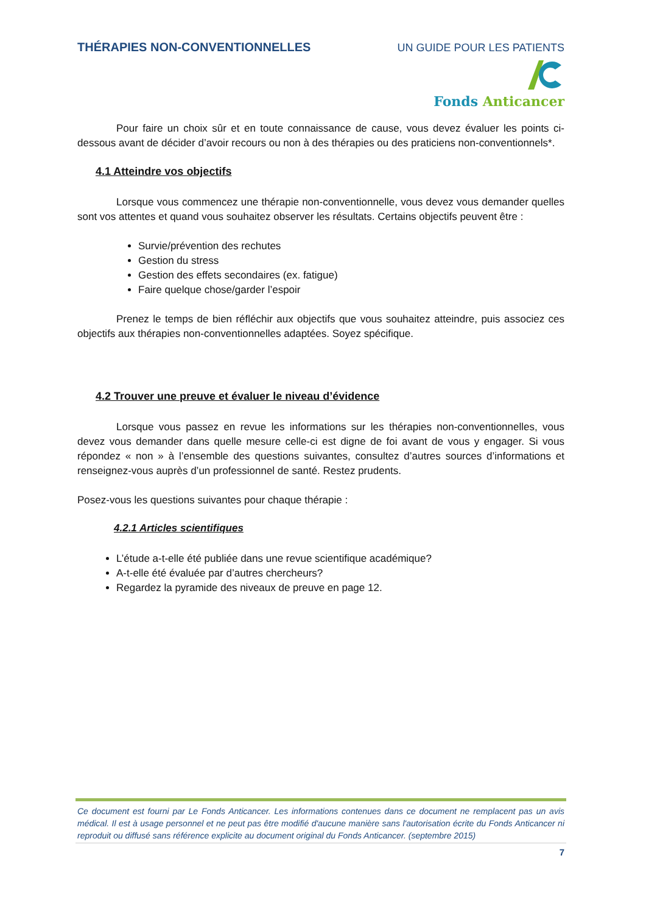THÉRAPIES NON-CONVENTIONNELLES UN GUIDE POUR LES PATIENTS
Fonds Anticancer
Pour faire un choix sûr et en toute connaissance de cause, vous devez évaluer les points ci-dessous avant de décider d’avoir recours ou non à des thérapies ou des praticiens non-conventionnels*.
4.1 Atteindre vos objectifs
Lorsque vous commencez une thérapie non-conventionnelle, vous devez vous demander quelles sont vos attentes et quand vous souhaitez observer les résultats. Certains objectifs peuvent être :
Survie/prévention des rechutes
Gestion du stress
Gestion des effets secondaires (ex. fatigue)
Faire quelque chose/garder l’espoir
Prenez le temps de bien réfléchir aux objectifs que vous souhaitez atteindre, puis associez ces objectifs aux thérapies non-conventionnelles adaptées. Soyez spécifique.
4.2 Trouver une preuve et évaluer le niveau d’évidence
Lorsque vous passez en revue les informations sur les thérapies non-conventionnelles, vous devez vous demander dans quelle mesure celle-ci est digne de foi avant de vous y engager. Si vous répondez « non » à l’ensemble des questions suivantes, consultez d’autres sources d’informations et renseignez-vous auprès d’un professionnel de santé. Restez prudents.
Posez-vous les questions suivantes pour chaque thérapie :
4.2.1 Articles scientifiques
L’étude a-t-elle été publiée dans une revue scientifique académique?
A-t-elle été évaluée par d’autres chercheurs?
Regardez la pyramide des niveaux de preuve en page 12.
Ce document est fourni par Le Fonds Anticancer. Les informations contenues dans ce document ne remplacent pas un avis médical. Il est à usage personnel et ne peut pas être modifié d'aucune manière sans l'autorisation écrite du Fonds Anticancer ni reproduit ou diffusé sans référence explicite au document original du Fonds Anticancer. (septembre 2015)
7